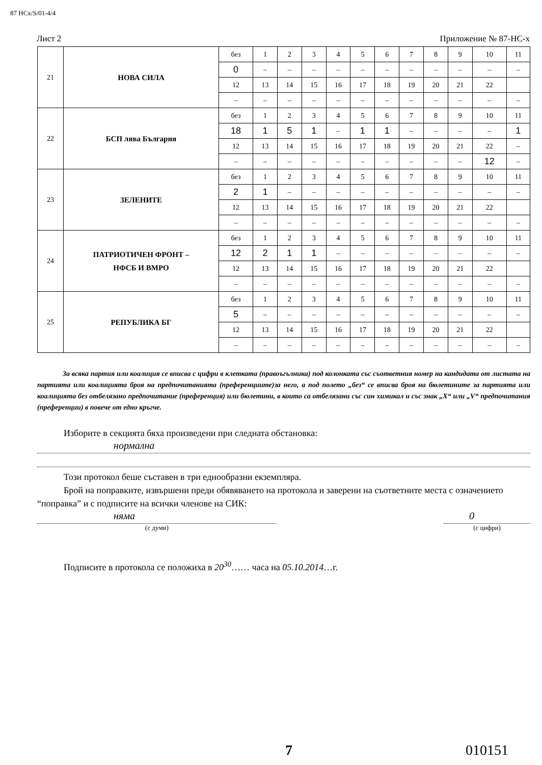87 HCx/S/01-4/4
Лист 2 Приложение № 87-НС-х
| 21 | НОВА СИЛА | без | 1 | 2 | 3 | 4 | 5 | 6 | 7 | 8 | 9 | 10 | 11 |
| | | 0 | – | – | – | – | – | – | – | – | – | – | – |
| | | 12 | 13 | 14 | 15 | 16 | 17 | 18 | 19 | 20 | 21 | 22 | |
| | | – | – | – | – | – | – | – | – | – | – | – | – |
| 22 | БСП лява България | без | 1 | 2 | 3 | 4 | 5 | 6 | 7 | 8 | 9 | 10 | 11 |
| | | 18 | 1 | 5 | 1 | – | 1 | 1 | – | – | – | – | 1 |
| | | 12 | 13 | 14 | 15 | 16 | 17 | 18 | 19 | 20 | 21 | 22 | – |
| | | – | – | – | – | – | – | – | – | – | – | 12 | – |
| 23 | ЗЕЛЕНИТЕ | без | 1 | 2 | 3 | 4 | 5 | 6 | 7 | 8 | 9 | 10 | 11 |
| | | 2 | 1 | – | – | – | – | – | – | – | – | – | – |
| | | 12 | 13 | 14 | 15 | 16 | 17 | 18 | 19 | 20 | 21 | 22 | |
| | | – | – | – | – | – | – | – | – | – | – | – | – |
| 24 | ПАТРИОТИЧЕН ФРОНТ – НФСБ И ВМРО | без | 1 | 2 | 3 | 4 | 5 | 6 | 7 | 8 | 9 | 10 | 11 |
| | | 12 | 2 | 1 | 1 | – | – | – | – | – | – | – | – |
| | | 12 | 13 | 14 | 15 | 16 | 17 | 18 | 19 | 20 | 21 | 22 | |
| | | – | – | – | – | – | – | – | – | – | – | – | – |
| 25 | РЕПУБЛИКА БГ | без | 1 | 2 | 3 | 4 | 5 | 6 | 7 | 8 | 9 | 10 | 11 |
| | | 5 | – | – | – | – | – | – | – | – | – | – | – |
| | | 12 | 13 | 14 | 15 | 16 | 17 | 18 | 19 | 20 | 21 | 22 | |
| | | – | – | – | – | – | – | – | – | – | – | – | – |
За всяка партия или коалиция се вписва с цифри в клетката (правоъгълника) под колонката със съответния номер на кандидата от листата на партията или коалицията броя на предпочитанията (преференциите)за него, а под полето „без“ се вписва броя на бюлетините за партията или коалицията без отбелязано предпочитание (преференция) или бюлетини, в които са отбелязани със син химикал и със знак „X“ или „V“ предпочитания (преференции) в повече от едно кръгче.
Изборите в секцията бяха произведени при следната обстановка:
нормална
Този протокол беше съставен в три еднообразни екземпляра.
Брой на поправките, извършени преди обявяването на протокола и заверени на съответните места с означението “поправка” и с подписите на всички членове на СИК:
няма
(с думи)
0
(с цифри)
Подписите в протокола се положиха в 20<sup>30</sup>…… часа на 05.10.2014…г.
7 010151